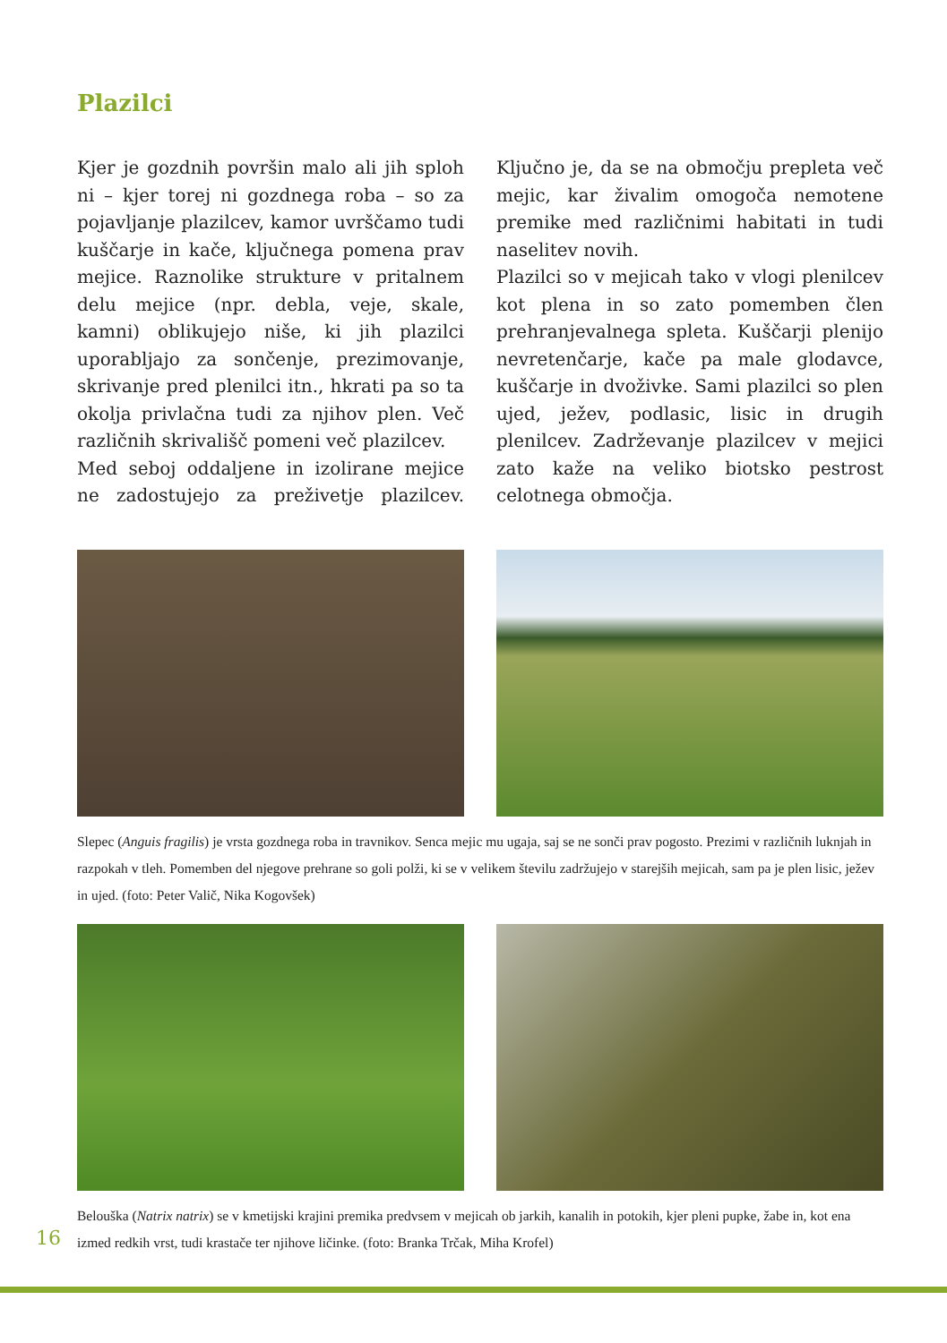Plazilci
Kjer je gozdnih površin malo ali jih sploh ni – kjer torej ni gozdnega roba – so za pojavljanje plazilcev, kamor uvrščamo tudi kuščarje in kače, ključnega pomena prav mejice. Raznolike strukture v pritalnem delu mejice (npr. debla, veje, skale, kamni) oblikujejo niše, ki jih plazilci uporabljajo za sončenje, prezimovanje, skrivanje pred plenilci itn., hkrati pa so ta okolja privlačna tudi za njihov plen. Več različnih skrivališč pomeni več plazilcev.
Med seboj oddaljene in izolirane mejice ne zadostujejo za preživetje plazilcev. Ključno je, da se na območju prepleta več mejic, kar živalim omogoča nemotene premike med različnimi habitati in tudi naselitev novih.
Plazilci so v mejicah tako v vlogi plenilcev kot plena in so zato pomemben člen prehranjevalnega spleta. Kuščarji plenijo nevretenčarje, kače pa male glodavce, kuščarje in dvoživke. Sami plazilci so plen ujed, ježev, podlasic, lisic in drugih plenilcev. Zadrževanje plazilcev v mejici zato kaže na veliko biotsko pestrost celotnega območja.
Slepec (Anguis fragilis) je vrsta gozdnega roba in travnikov. Senca mejic mu ugaja, saj se ne sonči prav pogosto. Prezimi v različnih luknjah in razpokah v tleh. Pomemben del njegove prehrane so goli polži, ki se v velikem številu zadržujejo v starejših mejicah, sam pa je plen lisic, ježev in ujed. (foto: Peter Valič, Nika Kogovšek)
16
Belouška (Natrix natrix) se v kmetijski krajini premika predvsem v mejicah ob jarkih, kanalih in potokih, kjer pleni pupke, žabe in, kot ena izmed redkih vrst, tudi krastače ter njihove ličinke. (foto: Branka Trčak, Miha Krofel)